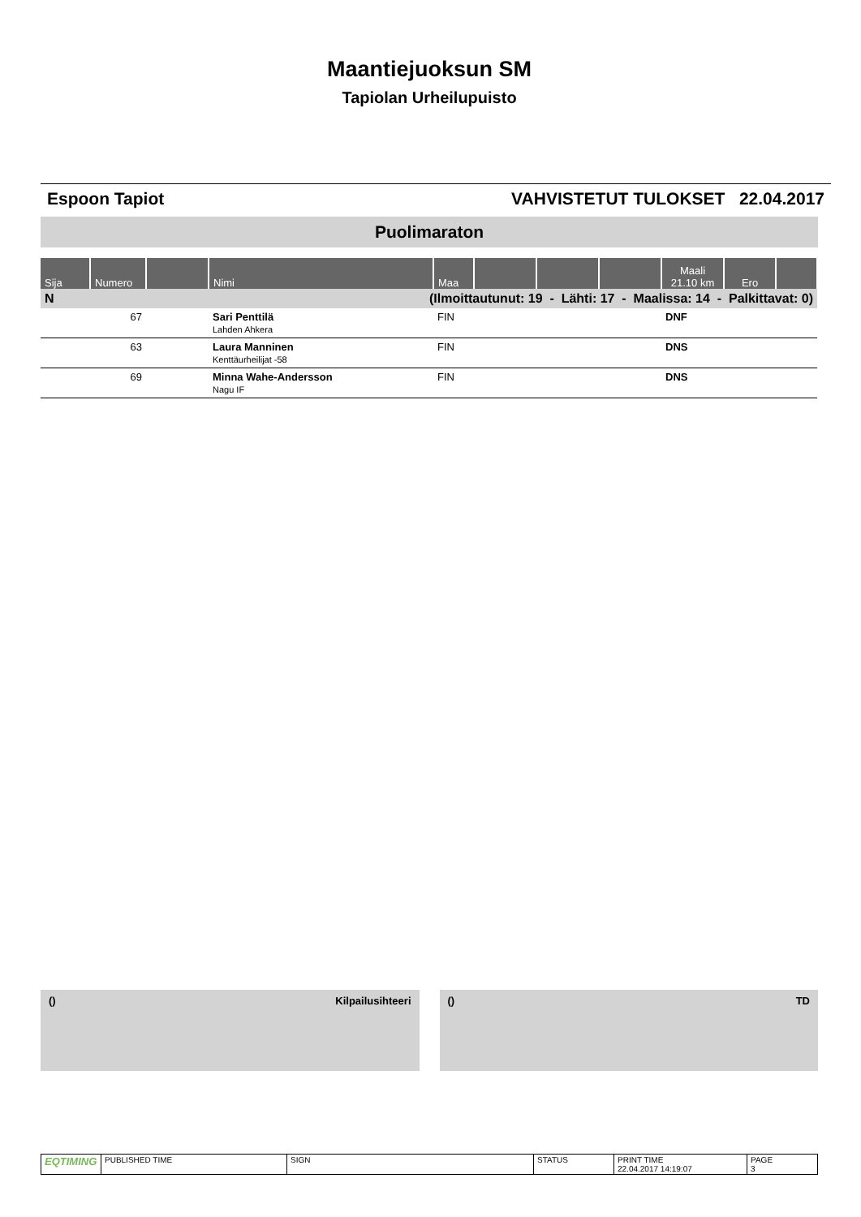Maantiejuoksun SM
Tapiolan Urheilupuisto
Espoon Tapiot VAHVISTETUT TULOKSET 22.04.2017
Puolimaraton
| Sija | Numero | | Nimi | Maa | | | | Maali 21.10 km | Ero | |
| --- | --- | --- | --- | --- | --- | --- | --- | --- | --- | --- |
| N | (Ilmoittautunut: 19 - Lähti: 17 - Maalissa: 14 - Palkittavat: 0) | | | | | | | | | |
| | 67 | | Sari Penttilä Lahden Ahkera | FIN | | | | DNF | | |
| | 63 | | Laura Manninen Kenttäurheilijat -58 | FIN | | | | DNS | | |
| | 69 | | Minna Wahe-Andersson Nagu IF | FIN | | | | DNS | | |
() Kilpailusihteeri () TD
| EQTIMING | PUBLISHED TIME | SIGN | STATUS | PRINT TIME 22.04.2017 14:19:07 | PAGE 3 |